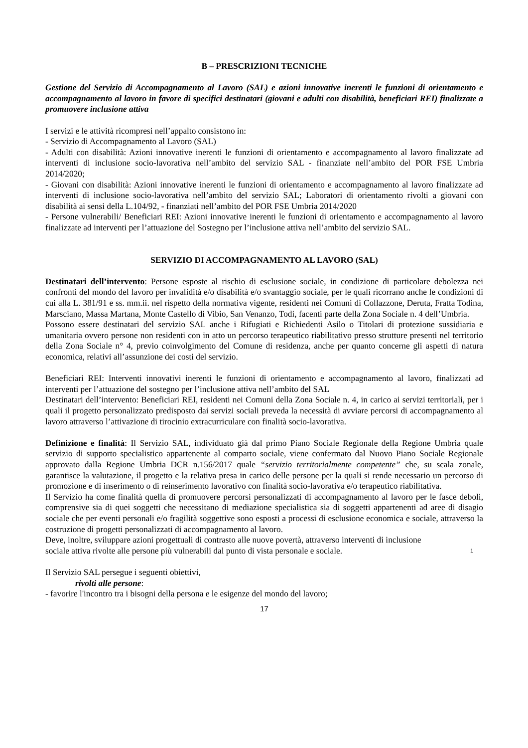B – PRESCRIZIONI TECNICHE
Gestione del Servizio di Accompagnamento al Lavoro (SAL) e azioni innovative inerenti le funzioni di orientamento e accompagnamento al lavoro in favore di specifici destinatari (giovani e adulti con disabilità, beneficiari REI) finalizzate a promuovere inclusione attiva
I servizi e le attività ricompresi nell’appalto consistono in:
- Servizio di Accompagnamento al Lavoro (SAL)
- Adulti con disabilità: Azioni innovative inerenti le funzioni di orientamento e accompagnamento al lavoro finalizzate ad interventi di inclusione socio-lavorativa nell’ambito del servizio SAL - finanziate nell’ambito del POR FSE Umbria 2014/2020;
- Giovani con disabilità: Azioni innovative inerenti le funzioni di orientamento e accompagnamento al lavoro finalizzate ad interventi di inclusione socio-lavorativa nell’ambito del servizio SAL; Laboratori di orientamento rivolti a giovani con disabilità ai sensi della L.104/92, - finanziati nell’ambito del POR FSE Umbria 2014/2020
- Persone vulnerabili/ Beneficiari REI: Azioni innovative inerenti le funzioni di orientamento e accompagnamento al lavoro finalizzate ad interventi per l’attuazione del Sostegno per l’inclusione attiva nell’ambito del servizio SAL.
SERVIZIO DI ACCOMPAGNAMENTO AL LAVORO (SAL)
Destinatari dell’intervento: Persone esposte al rischio di esclusione sociale, in condizione di particolare debolezza nei confronti del mondo del lavoro per invalidità e/o disabilità e/o svantaggio sociale, per le quali ricorrano anche le condizioni di cui alla L. 381/91 e ss. mm.ii. nel rispetto della normativa vigente, residenti nei Comuni di Collazzone, Deruta, Fratta Todina, Marsciano, Massa Martana, Monte Castello di Vibio, San Venanzo, Todi, facenti parte della Zona Sociale n. 4 dell’Umbria.
Possono essere destinatari del servizio SAL anche i Rifugiati e Richiedenti Asilo o Titolari di protezione sussidiaria e umanitaria ovvero persone non residenti con in atto un percorso terapeutico riabilitativo presso strutture presenti nel territorio della Zona Sociale n° 4, previo coinvolgimento del Comune di residenza, anche per quanto concerne gli aspetti di natura economica, relativi all’assunzione dei costi del servizio.
Beneficiari REI: Interventi innovativi inerenti le funzioni di orientamento e accompagnamento al lavoro, finalizzati ad interventi per l’attuazione del sostegno per l’inclusione attiva nell’ambito del SAL
Destinatari dell’intervento: Beneficiari REI, residenti nei Comuni della Zona Sociale n. 4, in carico ai servizi territoriali, per i quali il progetto personalizzato predisposto dai servizi sociali preveda la necessità di avviare percorsi di accompagnamento al lavoro attraverso l’attivazione di tirocinio extracurriculare con finalità socio-lavorativa.
Definizione e finalità: Il Servizio SAL, individuato già dal primo Piano Sociale Regionale della Regione Umbria quale servizio di supporto specialistico appartenente al comparto sociale, viene confermato dal Nuovo Piano Sociale Regionale approvato dalla Regione Umbria DCR n.156/2017 quale “servizio territorialmente competente” che, su scala zonale, garantisce la valutazione, il progetto e la relativa presa in carico delle persone per la quali si rende necessario un percorso di promozione e di inserimento o di reinserimento lavorativo con finalità socio-lavorativa e/o terapeutico riabilitativa.
Il Servizio ha come finalità quella di promuovere percorsi personalizzati di accompagnamento al lavoro per le fasce deboli, comprensive sia di quei soggetti che necessitano di mediazione specialistica sia di soggetti appartenenti ad aree di disagio sociale che per eventi personali e/o fragilità soggettive sono esposti a processi di esclusione economica e sociale, attraverso la costruzione di progetti personalizzati di accompagnamento al lavoro.
Deve, inoltre, sviluppare azioni progettuali di contrasto alle nuove povertà, attraverso interventi di inclusione
sociale attiva rivolte alle persone più vulnerabili dal punto di vista personale e sociale. 1
Il Servizio SAL persegue i seguenti obiettivi,
rivolti alle persone:
- favorire l'incontro tra i bisogni della persona e le esigenze del mondo del lavoro;
17